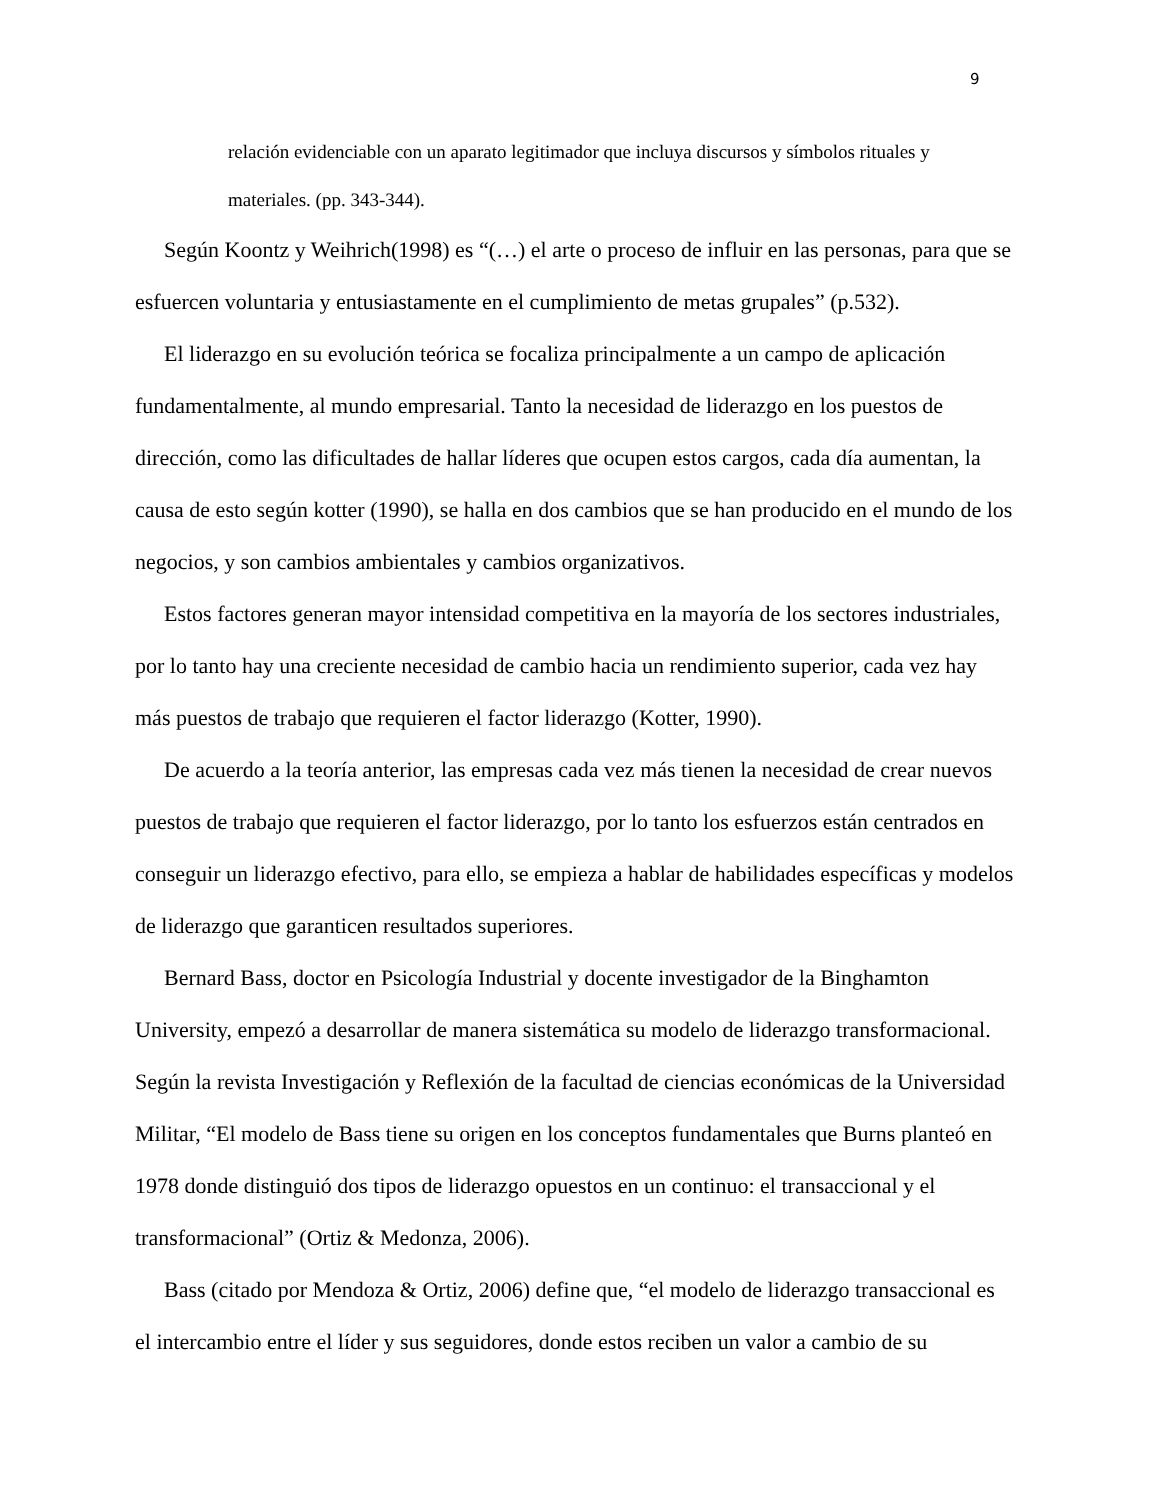9
relación evidenciable con un aparato legitimador que incluya discursos y símbolos rituales y materiales. (pp. 343-344).
Según Koontz y Weihrich(1998) es “(…) el arte o proceso de influir en las personas, para que se esfuercen voluntaria y entusiastamente en el cumplimiento de metas grupales” (p.532).
El liderazgo en su evolución teórica se focaliza principalmente a un campo de aplicación fundamentalmente, al mundo empresarial. Tanto la necesidad de liderazgo en los puestos de dirección, como las dificultades de hallar líderes que ocupen estos cargos, cada día aumentan, la causa de esto según kotter (1990), se halla en dos cambios que se han producido en el mundo de los negocios, y son cambios ambientales y cambios organizativos.
Estos factores generan mayor intensidad competitiva en la mayoría de los sectores industriales, por lo tanto hay una creciente necesidad de cambio hacia un rendimiento superior, cada vez hay más puestos de trabajo que requieren el factor liderazgo (Kotter, 1990).
De acuerdo a la teoría anterior, las empresas cada vez más tienen la necesidad de crear nuevos puestos de trabajo que requieren el factor liderazgo, por lo tanto los esfuerzos están centrados en conseguir un liderazgo efectivo, para ello, se empieza a hablar de habilidades específicas y modelos de liderazgo que garanticen resultados superiores.
Bernard Bass, doctor en Psicología Industrial y docente investigador de la Binghamton University, empezó a desarrollar de manera sistemática su modelo de liderazgo transformacional. Según la revista Investigación y Reflexión de la facultad de ciencias económicas de la Universidad Militar, “El modelo de Bass tiene su origen en los conceptos fundamentales que Burns planteó en 1978 donde distinguió dos tipos de liderazgo opuestos en un continuo: el transaccional y el transformacional” (Ortiz & Medonza, 2006).
Bass (citado por Mendoza & Ortiz, 2006) define que, “el modelo de liderazgo transaccional es el intercambio entre el líder y sus seguidores, donde estos reciben un valor a cambio de su